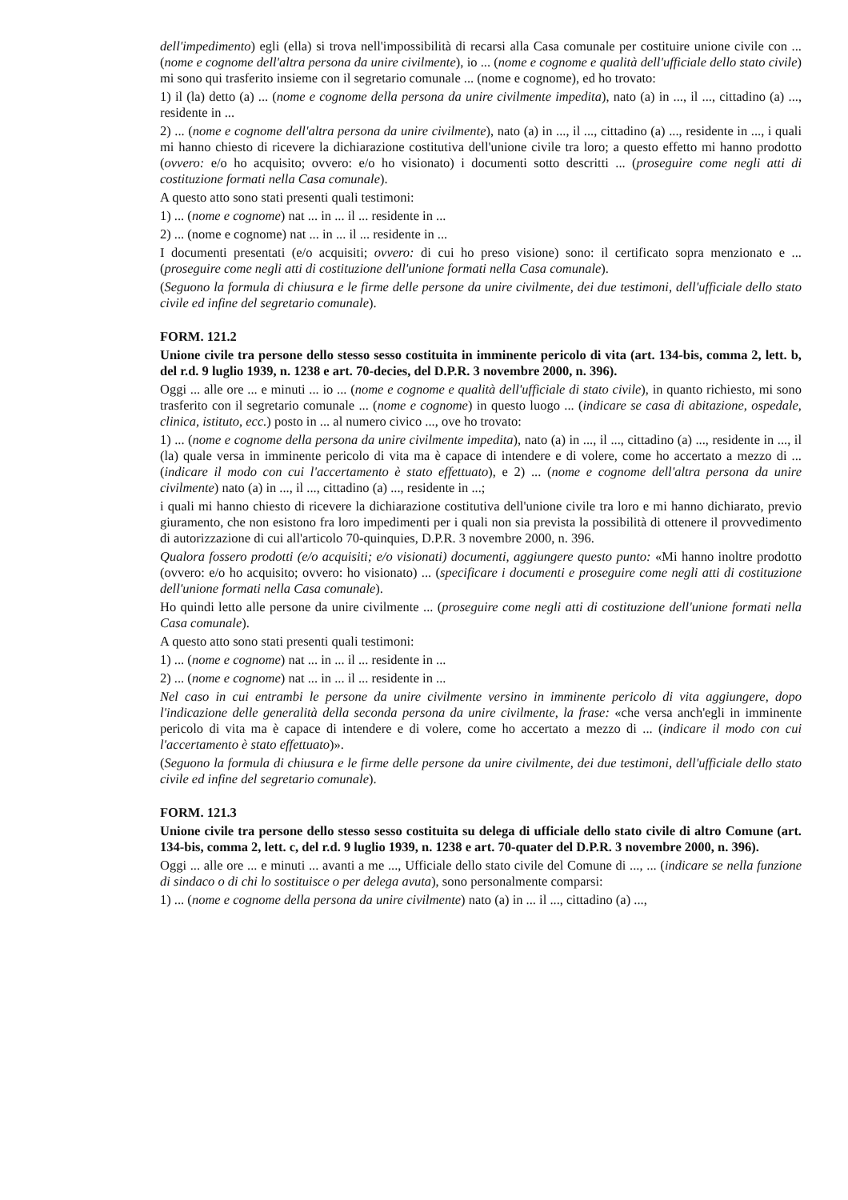dell'impedimento) egli (ella) si trova nell'impossibilità di recarsi alla Casa comunale per costituire unione civile con ... (nome e cognome dell'altra persona da unire civilmente), io ... (nome e cognome e qualità dell'ufficiale dello stato civile) mi sono qui trasferito insieme con il segretario comunale ... (nome e cognome), ed ho trovato:
1) il (la) detto (a) ... (nome e cognome della persona da unire civilmente impedita), nato (a) in ..., il ..., cittadino (a) ..., residente in ...
2) ... (nome e cognome dell'altra persona da unire civilmente), nato (a) in ..., il ..., cittadino (a) ..., residente in ..., i quali mi hanno chiesto di ricevere la dichiarazione costitutiva dell'unione civile tra loro; a questo effetto mi hanno prodotto (ovvero: e/o ho acquisito; ovvero: e/o ho visionato) i documenti sotto descritti ... (proseguire come negli atti di costituzione formati nella Casa comunale).
A questo atto sono stati presenti quali testimoni:
1) ... (nome e cognome) nat ... in ... il ... residente in ...
2) ... (nome e cognome) nat ... in ... il ... residente in ...
I documenti presentati (e/o acquisiti; ovvero: di cui ho preso visione) sono: il certificato sopra menzionato e ... (proseguire come negli atti di costituzione dell'unione formati nella Casa comunale).
(Seguono la formula di chiusura e le firme delle persone da unire civilmente, dei due testimoni, dell'ufficiale dello stato civile ed infine del segretario comunale).
FORM. 121.2
Unione civile tra persone dello stesso sesso costituita in imminente pericolo di vita (art. 134-bis, comma 2, lett. b, del r.d. 9 luglio 1939, n. 1238 e art. 70-decies, del D.P.R. 3 novembre 2000, n. 396).
Oggi ... alle ore ... e minuti ... io ... (nome e cognome e qualità dell'ufficiale di stato civile), in quanto richiesto, mi sono trasferito con il segretario comunale ... (nome e cognome) in questo luogo ... (indicare se casa di abitazione, ospedale, clinica, istituto, ecc.) posto in ... al numero civico ..., ove ho trovato:
1) ... (nome e cognome della persona da unire civilmente impedita), nato (a) in ..., il ..., cittadino (a) ..., residente in ..., il (la) quale versa in imminente pericolo di vita ma è capace di intendere e di volere, come ho accertato a mezzo di ... (indicare il modo con cui l'accertamento è stato effettuato), e 2) ... (nome e cognome dell'altra persona da unire civilmente) nato (a) in ..., il ..., cittadino (a) ..., residente in ...;
i quali mi hanno chiesto di ricevere la dichiarazione costitutiva dell'unione civile tra loro e mi hanno dichiarato, previo giuramento, che non esistono fra loro impedimenti per i quali non sia prevista la possibilità di ottenere il provvedimento di autorizzazione di cui all'articolo 70-quinquies, D.P.R. 3 novembre 2000, n. 396.
Qualora fossero prodotti (e/o acquisiti; e/o visionati) documenti, aggiungere questo punto: «Mi hanno inoltre prodotto (ovvero: e/o ho acquisito; ovvero: ho visionato) ... (specificare i documenti e proseguire come negli atti di costituzione dell'unione formati nella Casa comunale).
Ho quindi letto alle persone da unire civilmente ... (proseguire come negli atti di costituzione dell'unione formati nella Casa comunale).
A questo atto sono stati presenti quali testimoni:
1) ... (nome e cognome) nat ... in ... il ... residente in ...
2) ... (nome e cognome) nat ... in ... il ... residente in ...
Nel caso in cui entrambi le persone da unire civilmente versino in imminente pericolo di vita aggiungere, dopo l'indicazione delle generalità della seconda persona da unire civilmente, la frase: «che versa anch'egli in imminente pericolo di vita ma è capace di intendere e di volere, come ho accertato a mezzo di ... (indicare il modo con cui l'accertamento è stato effettuato)».
(Seguono la formula di chiusura e le firme delle persone da unire civilmente, dei due testimoni, dell'ufficiale dello stato civile ed infine del segretario comunale).
FORM. 121.3
Unione civile tra persone dello stesso sesso costituita su delega di ufficiale dello stato civile di altro Comune (art. 134-bis, comma 2, lett. c, del r.d. 9 luglio 1939, n. 1238 e art. 70-quater del D.P.R. 3 novembre 2000, n. 396).
Oggi ... alle ore ... e minuti ... avanti a me ..., Ufficiale dello stato civile del Comune di ..., ... (indicare se nella funzione di sindaco o di chi lo sostituisce o per delega avuta), sono personalmente comparsi:
1) ... (nome e cognome della persona da unire civilmente) nato (a) in ... il ..., cittadino (a) ...,